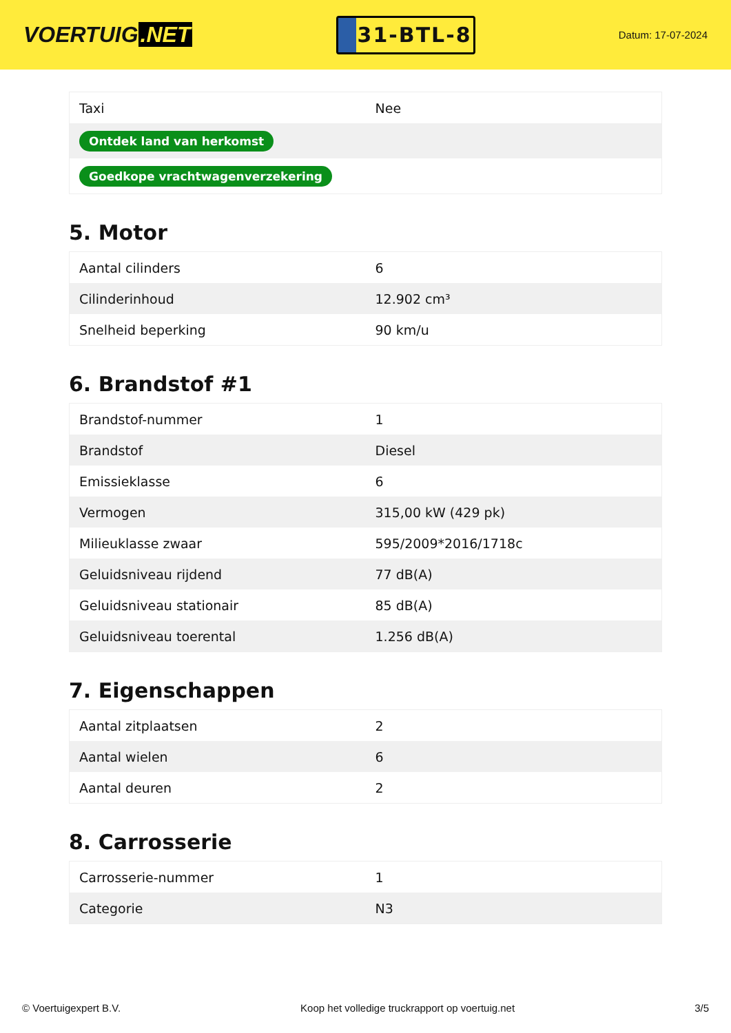VOERTUIG.NET
31-BTL-8
Datum: 17-07-2024
| Taxi | Nee |
| Ontdek land van herkomst | |
| Goedkope vrachtwagenverzekering | |
5. Motor
| Aantal cilinders | 6 |
| Cilinderinhoud | 12.902 cm³ |
| Snelheid beperking | 90 km/u |
6. Brandstof #1
| Brandstof-nummer | 1 |
| Brandstof | Diesel |
| Emissieklasse | 6 |
| Vermogen | 315,00 kW (429 pk) |
| Milieuklasse zwaar | 595/2009*2016/1718c |
| Geluidsniveau rijdend | 77 dB(A) |
| Geluidsniveau stationair | 85 dB(A) |
| Geluidsniveau toerental | 1.256 dB(A) |
7. Eigenschappen
| Aantal zitplaatsen | 2 |
| Aantal wielen | 6 |
| Aantal deuren | 2 |
8. Carrosserie
| Carrosserie-nummer | 1 |
| Categorie | N3 |
© Voertuigexpert B.V. Koop het volledige truckrapport op voertuig.net 3/5